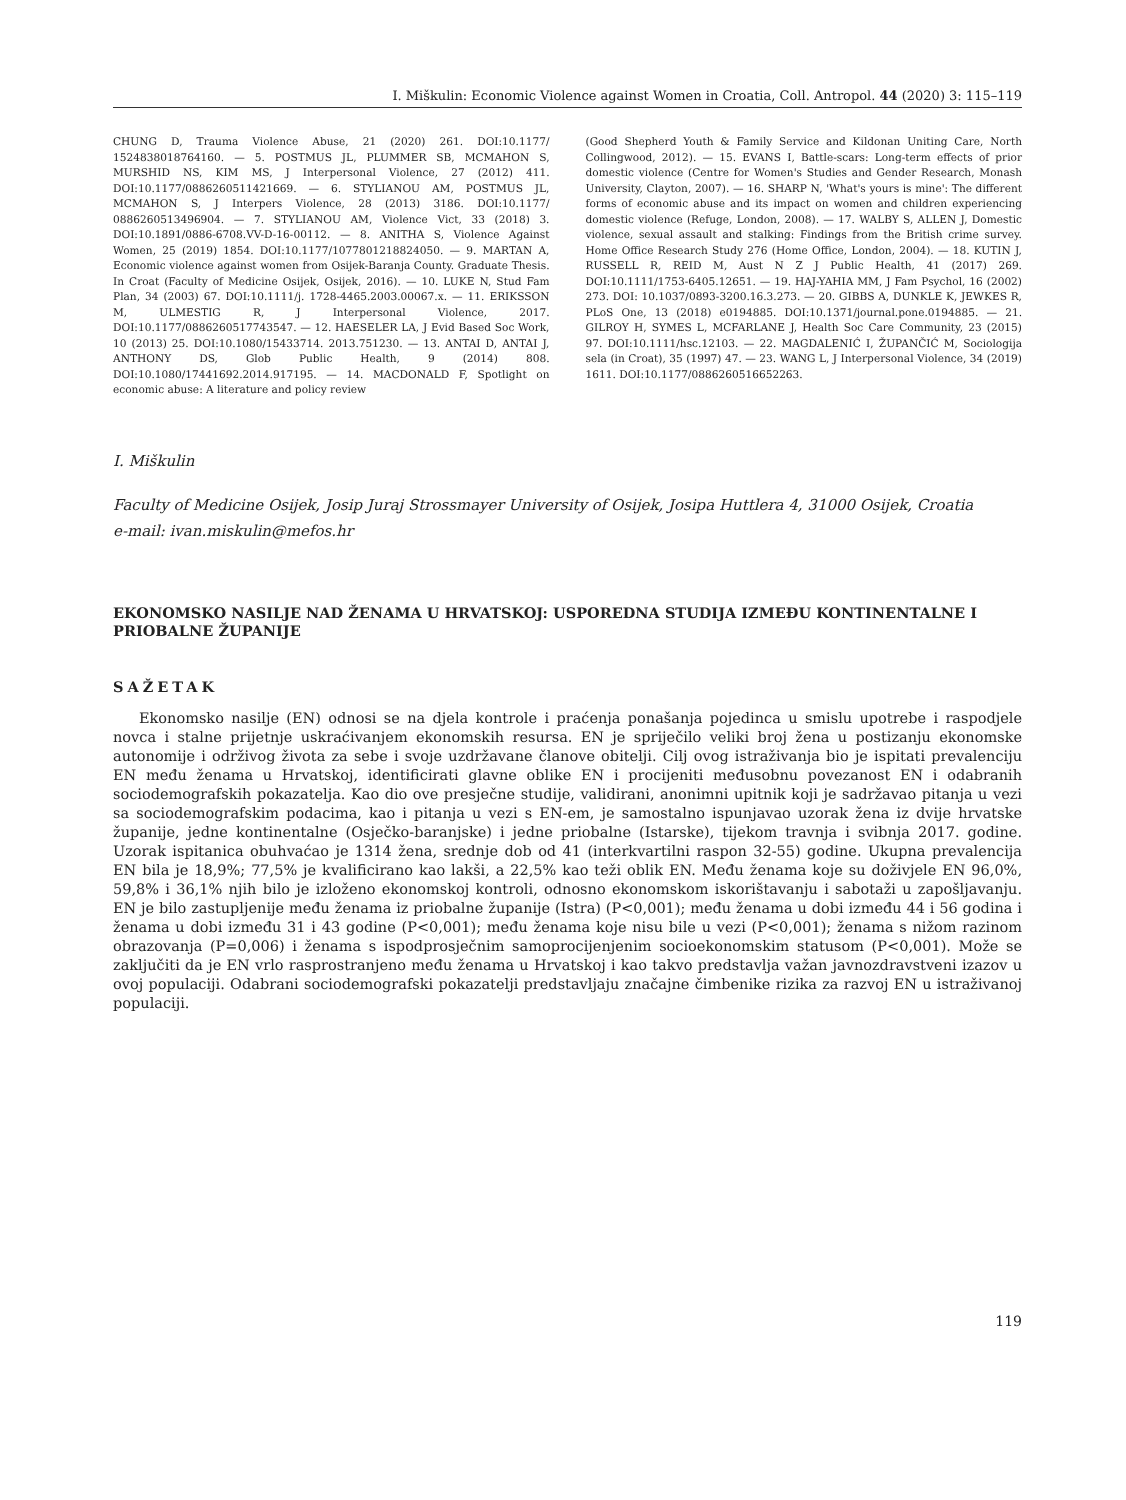I. Miškulin: Economic Violence against Women in Croatia, Coll. Antropol. 44 (2020) 3: 115–119
CHUNG D, Trauma Violence Abuse, 21 (2020) 261. DOI:10.1177/ 1524838018764160. — 5. POSTMUS JL, PLUMMER SB, MCMAHON S, MURSHID NS, KIM MS, J Interpersonal Violence, 27 (2012) 411. DOI:10.1177/0886260511421669. — 6. STYLIANOU AM, POSTMUS JL, MCMAHON S, J Interpers Violence, 28 (2013) 3186. DOI:10.1177/ 0886260513496904. — 7. STYLIANOU AM, Violence Vict, 33 (2018) 3. DOI:10.1891/0886-6708.VV-D-16-00112. — 8. ANITHA S, Violence Against Women, 25 (2019) 1854. DOI:10.1177/1077801218824050. — 9. MARTAN A, Economic violence against women from Osijek-Baranja County. Graduate Thesis. In Croat (Faculty of Medicine Osijek, Osijek, 2016). — 10. LUKE N, Stud Fam Plan, 34 (2003) 67. DOI:10.1111/j. 1728-4465.2003.00067.x. — 11. ERIKSSON M, ULMESTIG R, J Interpersonal Violence, 2017. DOI:10.1177/0886260517743547. — 12. HAESELER LA, J Evid Based Soc Work, 10 (2013) 25. DOI:10.1080/15433714. 2013.751230. — 13. ANTAI D, ANTAI J, ANTHONY DS, Glob Public Health, 9 (2014) 808. DOI:10.1080/17441692.2014.917195. — 14. MACDONALD F, Spotlight on economic abuse: A literature and policy review
(Good Shepherd Youth & Family Service and Kildonan Uniting Care, North Collingwood, 2012). — 15. EVANS I, Battle-scars: Long-term effects of prior domestic violence (Centre for Women's Studies and Gender Research, Monash University, Clayton, 2007). — 16. SHARP N, 'What's yours is mine': The different forms of economic abuse and its impact on women and children experiencing domestic violence (Refuge, London, 2008). — 17. WALBY S, ALLEN J, Domestic violence, sexual assault and stalking: Findings from the British crime survey. Home Office Research Study 276 (Home Office, London, 2004). — 18. KUTIN J, RUSSELL R, REID M, Aust N Z J Public Health, 41 (2017) 269. DOI:10.1111/1753-6405.12651. — 19. HAJ-YAHIA MM, J Fam Psychol, 16 (2002) 273. DOI: 10.1037/0893-3200.16.3.273. — 20. GIBBS A, DUNKLE K, JEWKES R, PLoS One, 13 (2018) e0194885. DOI:10.1371/journal.pone.0194885. — 21. GILROY H, SYMES L, MCFARLANE J, Health Soc Care Community, 23 (2015) 97. DOI:10.1111/hsc.12103. — 22. MAGDALENIĆ I, ŽUPANČIĆ M, Sociologija sela (in Croat), 35 (1997) 47. — 23. WANG L, J Interpersonal Violence, 34 (2019) 1611. DOI:10.1177/0886260516652263.
I. Miškulin
Faculty of Medicine Osijek, Josip Juraj Strossmayer University of Osijek, Josipa Huttlera 4, 31000 Osijek, Croatia
e-mail: ivan.miskulin@mefos.hr
EKONOMSKO NASILJE NAD ŽENAMA U HRVATSKOJ: USPOREDNA STUDIJA IZMEĐU KONTINENTALNE I PRIOBALNE ŽUPANIJE
SAŽETAK
Ekonomsko nasilje (EN) odnosi se na djela kontrole i praćenja ponašanja pojedinca u smislu upotrebe i raspodjele novca i stalne prijetnje uskraćivanjem ekonomskih resursa. EN je spriječilo veliki broj žena u postizanju ekonomske autonomije i održivog života za sebe i svoje uzdržavane članove obitelji. Cilj ovog istraživanja bio je ispitati prevalenciju EN među ženama u Hrvatskoj, identificirati glavne oblike EN i procijeniti međusobnu povezanost EN i odabranih sociodemografskih pokazatelja. Kao dio ove presječne studije, validirani, anonimni upitnik koji je sadržavao pitanja u vezi sa sociodemografskim podacima, kao i pitanja u vezi s EN-em, je samostalno ispunjavao uzorak žena iz dvije hrvatske županije, jedne kontinentalne (Osječko-baranjske) i jedne priobalne (Istarske), tijekom travnja i svibnja 2017. godine. Uzorak ispitanica obuhvaćao je 1314 žena, srednje dob od 41 (interkvartilni raspon 32-55) godine. Ukupna prevalencija EN bila je 18,9%; 77,5% je kvalificirano kao lakši, a 22,5% kao teži oblik EN. Među ženama koje su doživjele EN 96,0%, 59,8% i 36,1% njih bilo je izloženo ekonomskoj kontroli, odnosno ekonomskom iskorištavanju i sabotaži u zapošljavanju. EN je bilo zastupljenije među ženama iz priobalne županije (Istra) (P<0,001); među ženama u dobi između 44 i 56 godina i ženama u dobi između 31 i 43 godine (P<0,001); među ženama koje nisu bile u vezi (P<0,001); ženama s nižom razinom obrazovanja (P=0,006) i ženama s ispodprosječnim samoprocijenjenim socioekonomskim statusom (P<0,001). Može se zaključiti da je EN vrlo rasprostranjeno među ženama u Hrvatskoj i kao takvo predstavlja važan javnozdravstveni izazov u ovoj populaciji. Odabrani sociodemografski pokazatelji predstavljaju značajne čimbenike rizika za razvoj EN u istraživanoj populaciji.
119